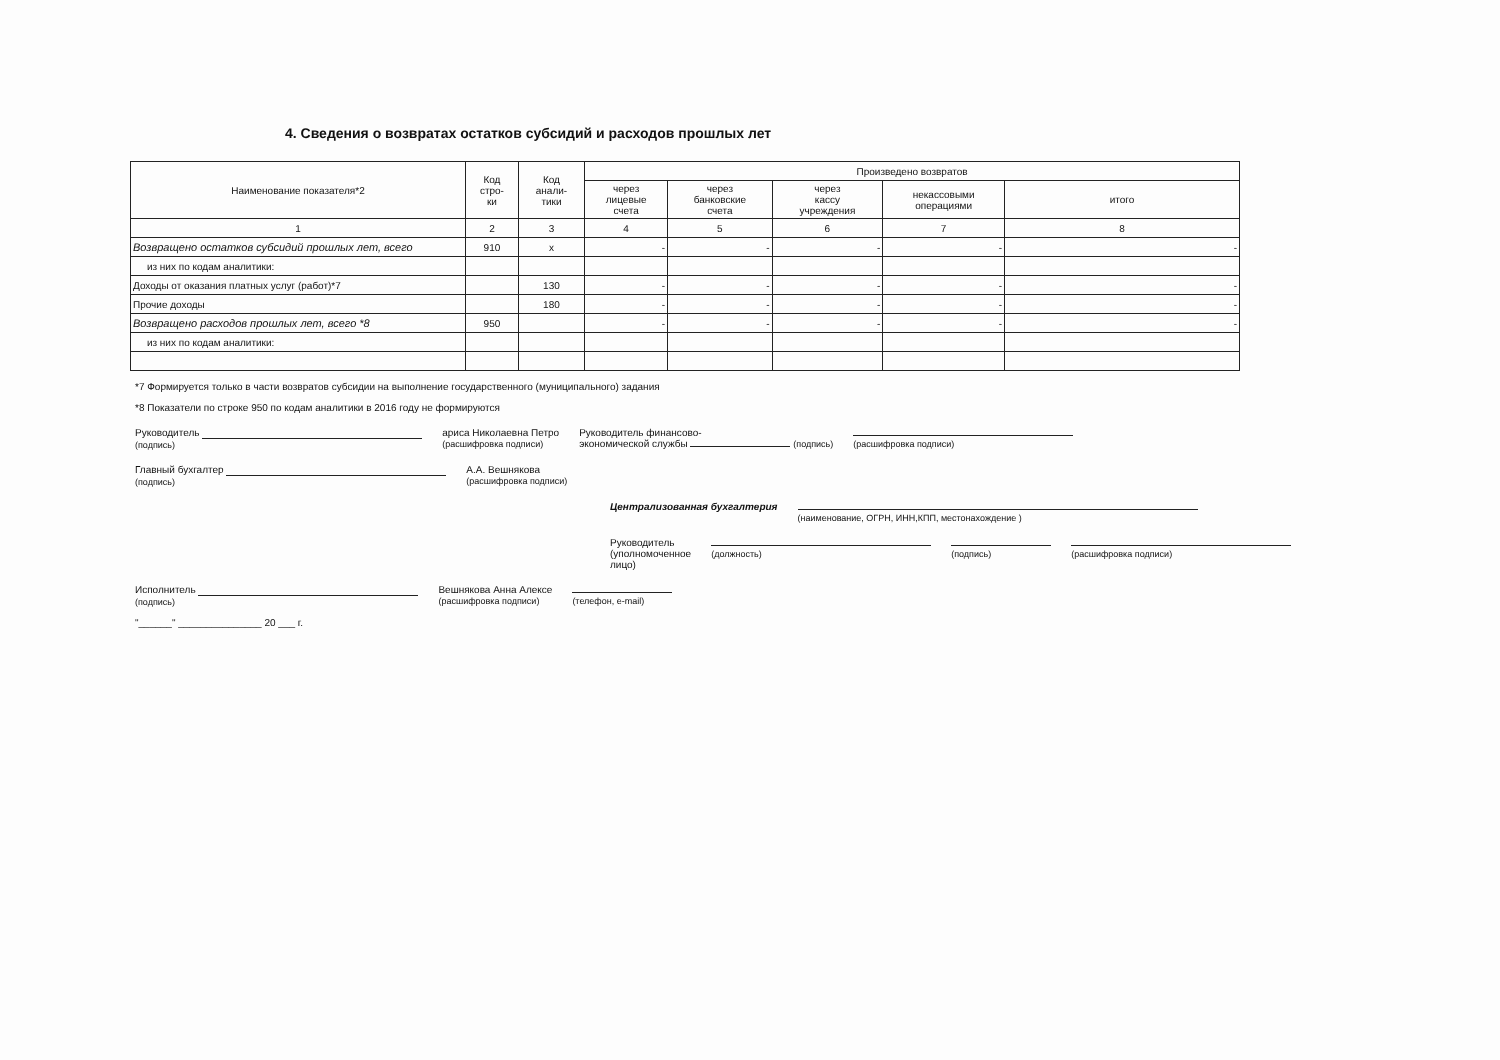4. Сведения о возвратах остатков субсидий и расходов прошлых лет
| Наименование показателя*2 | Код стро- ки | Код анали- тики | Произведено возвратов | | | | |
| --- | --- | --- | --- | --- | --- | --- | --- |
| | | | через лицевые счета | через банковские счета | через кассу учреждения | некассовыми операциями | итого |
| 1 | 2 | 3 | 4 | 5 | 6 | 7 | 8 |
| Возвращено остатков субсидий прошлых лет, всего | 910 | x | - | - | - | - | - |
| из них по кодам аналитики: | | | | | | | |
| Доходы от оказания платных услуг (работ)*7 | | 130 | - | - | - | - | - |
| Прочие доходы | | 180 | - | - | - | - | - |
| Возвращено расходов прошлых лет, всего *8 | 950 | | - | - | - | - | - |
| из них по кодам аналитики: | | | | | | | |
*7 Формируется только в части возвратов субсидии на выполнение государственного (муниципального) задания
*8 Показатели по строке 950 по кодам аналитики в 2016 году не формируются
Руководитель
(подпись) ариса Николаевна Петро
(расшифровка подписи) Руководитель финансово-
экономической службы (подпись)
(расшифровка подписи)
Главный бухгалтер
(подпись) А.А. Вешнякова
(расшифровка подписи)
Централизованная бухгалтерия
(наименование, ОГРН, ИНН,КПП, местонахождение )
Руководитель
(уполномоченное лицо)
(должность)
(подпись)
(расшифровка подписи)
Исполнитель
(подпись) Вешнякова Анна Алексе
(расшифровка подписи)
(телефон, e-mail)
"______" _______________ 20 ___ г.